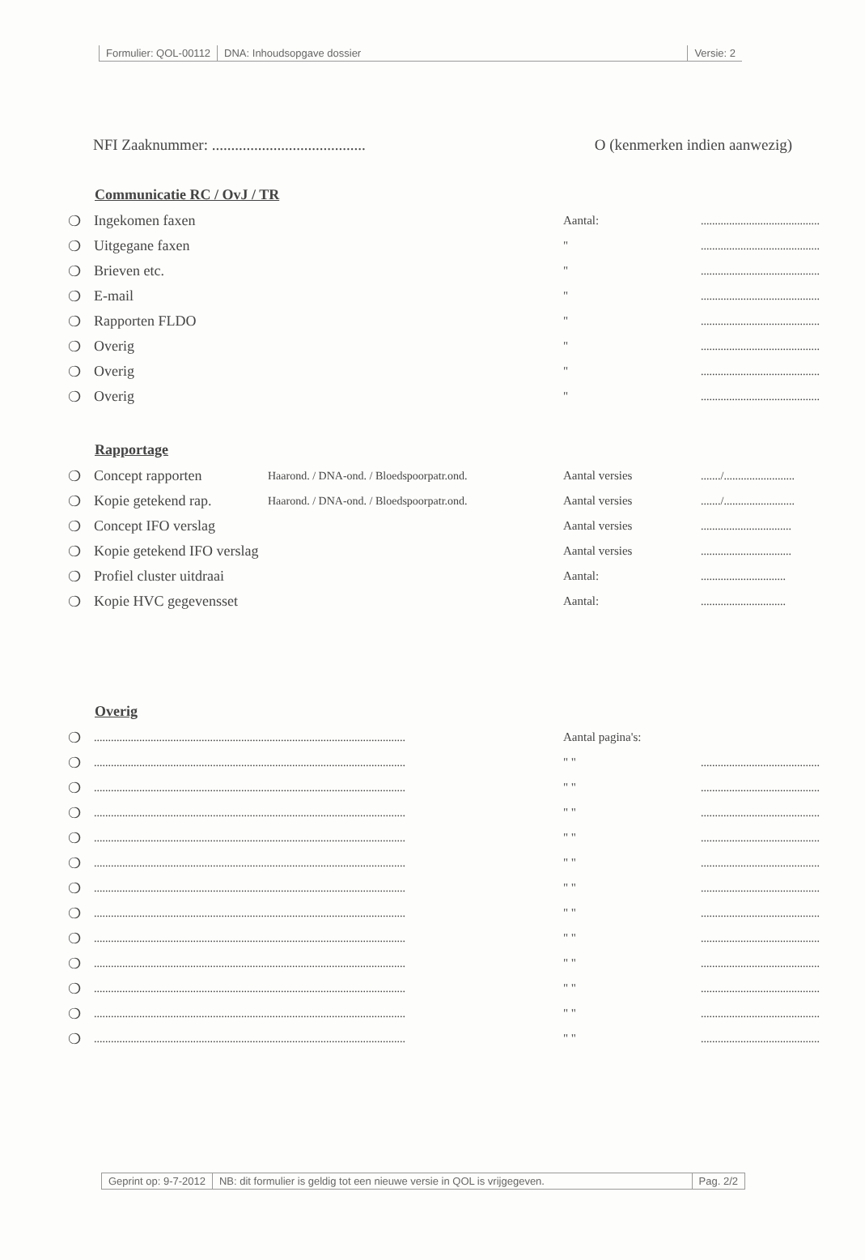Formulier: QOL-00112 DNA: Inhoudsopgave dossier Versie: 2
NFI Zaaknummer: ........................................ O (kenmerken indien aanwezig)
Communicatie RC / OvJ / TR
❍ Ingekomen faxen Aantal:..........................................
❍ Uitgegane faxen "..........................................
❍ Brieven etc. "..........................................
❍ E-mail "..........................................
❍ Rapporten FLDO "..........................................
❍ Overig "..........................................
❍ Overig "..........................................
❍ Overig "..........................................
Rapportage
❍ Concept rapporten Haarond. / DNA-ond. / Bloedspoorpatr.ond. Aantal versies......./.........................
❍ Kopie getekend rap. Haarond. / DNA-ond. / Bloedspoorpatr.ond. Aantal versies......./.........................
❍ Concept IFO verslag Aantal versies................................
❍ Kopie getekend IFO verslag Aantal versies................................
❍ Profiel cluster uitdraai Aantal:..............................
❍ Kopie HVC gegevensset Aantal:..............................
Overig
❍.............................................................................................................. Aantal pagina's:
❍.............................................................................................................. " "..........................................
❍.............................................................................................................. " "..........................................
❍.............................................................................................................. " "..........................................
❍.............................................................................................................. " "..........................................
❍.............................................................................................................. " "..........................................
❍.............................................................................................................. " "..........................................
❍.............................................................................................................. " "..........................................
❍.............................................................................................................. " "..........................................
❍.............................................................................................................. " "..........................................
❍.............................................................................................................. " "..........................................
❍.............................................................................................................. " "..........................................
❍.............................................................................................................. " "..........................................
Geprint op: 9-7-2012 NB: dit formulier is geldig tot een nieuwe versie in QOL is vrijgegeven. Pag. 2/2